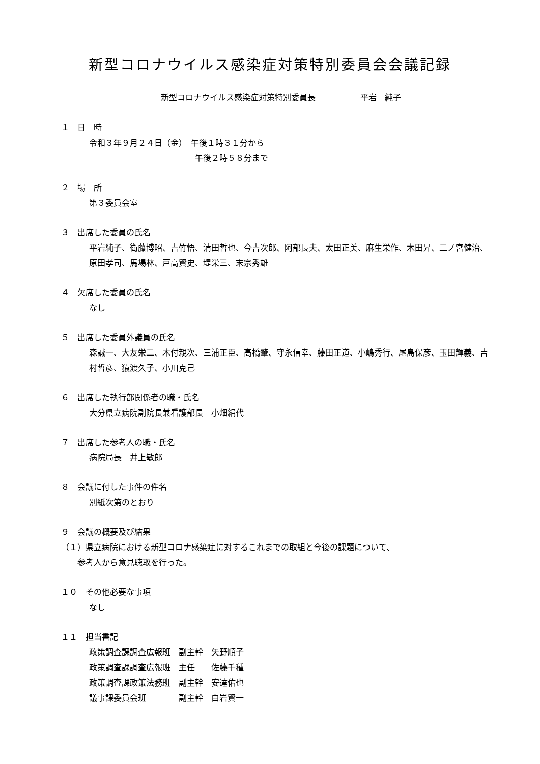新型コロナウイルス感染症対策特別委員会会議記録
新型コロナウイルス感染症対策特別委員長 平岩　純子
１　日　時
令和３年９月２４日（金）　午後１時３１分から
　　　　　　　　　　　　　午後２時５８分まで
２　場　所
第３委員会室
３　出席した委員の氏名
平岩純子、衛藤博昭、吉竹悟、清田哲也、今吉次郎、阿部長夫、太田正美、麻生栄作、木田昇、二ノ宮健治、原田孝司、馬場林、戸高賢史、堤栄三、末宗秀雄
４　欠席した委員の氏名
なし
５　出席した委員外議員の氏名
森誠一、大友栄二、木付親次、三浦正臣、高橋肇、守永信幸、藤田正道、小嶋秀行、尾島保彦、玉田輝義、吉村哲彦、猿渡久子、小川克己
６　出席した執行部関係者の職・氏名
大分県立病院副院長兼看護部長　小畑絹代
７　出席した参考人の職・氏名
病院局長　井上敏郎
８　会議に付した事件の件名
別紙次第のとおり
９　会議の概要及び結果
（１）県立病院における新型コロナ感染症に対するこれまでの取組と今後の課題について、
　　参考人から意見聴取を行った。
１０　その他必要な事項
なし
１１　担当書記
政策調査課調査広報班　副主幹　矢野順子
政策調査課調査広報班　主任　　佐藤千種
政策調査課政策法務班　副主幹　安達佑也
議事課委員会班　　　　副主幹　白岩賢一